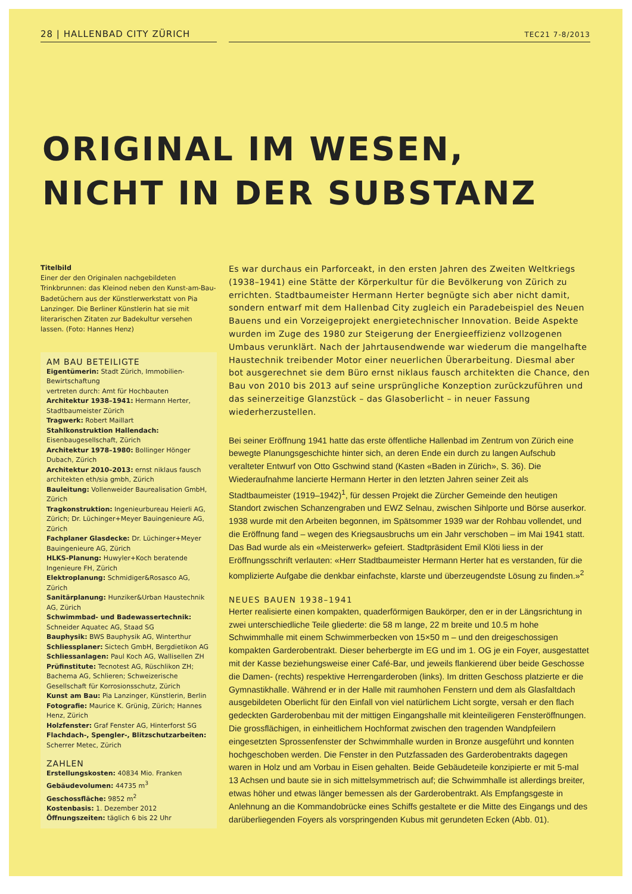28 | HALLENBAD CITY ZÜRICH
TEC21 7-8/2013
ORIGINAL IM WESEN,
NICHT IN DER SUBSTANZ
Titelbild
Einer der den Originalen nachgebildeten Trinkbrunnen: das Kleinod neben den Kunst-am-Bau-Badetüchern aus der Künstlerwerkstatt von Pia Lanzinger. Die Berliner Künstlerin hat sie mit literarischen Zitaten zur Badekultur versehen lassen. (Foto: Hannes Henz)
AM BAU BETEILIGTE
Eigentümerin: Stadt Zürich, Immobilien-Bewirtschaftung
vertreten durch: Amt für Hochbauten
Architektur 1938–1941: Hermann Herter, Stadtbaumeister Zürich
Tragwerk: Robert Maillart
Stahlkonstruktion Hallendach: Eisenbaugesellschaft, Zürich
Architektur 1978–1980: Bollinger Hönger Dubach, Zürich
Architektur 2010–2013: ernst niklaus fausch architekten eth/sia gmbh, Zürich
Bauleitung: Vollenweider Baurealisation GmbH, Zürich
Tragkonstruktion: Ingenieurbureau Heierli AG, Zürich; Dr. Lüchinger+Meyer Bauingenieure AG, Zürich
Fachplaner Glasdecke: Dr. Lüchinger+Meyer Bauingenieure AG, Zürich
HLKS-Planung: Huwyler+Koch beratende Ingenieure FH, Zürich
Elektroplanung: Schmidiger&Rosasco AG, Zürich
Sanitärplanung: Hunziker&Urban Haustechnik AG, Zürich
Schwimmbad- und Badewassertechnik: Schneider Aquatec AG, Staad SG
Bauphysik: BWS Bauphysik AG, Winterthur
Schliessplaner: Sictech GmbH, Bergdietikon AG
Schliessanlagen: Paul Koch AG, Wallisellen ZH
Prüfinstitute: Tecnotest AG, Rüschlikon ZH; Bachema AG, Schlieren; Schweizerische Gesellschaft für Korrosionsschutz, Zürich
Kunst am Bau: Pia Lanzinger, Künstlerin, Berlin
Fotografie: Maurice K. Grünig, Zürich; Hannes Henz, Zürich
Holzfenster: Graf Fenster AG, Hinterforst SG
Flachdach-, Spengler-, Blitzschutzarbeiten: Scherrer Metec, Zürich
ZAHLEN
Erstellungskosten: 40834 Mio. Franken
Gebäudevolumen: 44735 m<sup>3</sup>
Geschossfläche: 9852 m<sup>2</sup>
Kostenbasis: 1. Dezember 2012
Öffnungszeiten: täglich 6 bis 22 Uhr
Es war durchaus ein Parforceakt, in den ersten Jahren des Zweiten Weltkriegs (1938–1941) eine Stätte der Körperkultur für die Bevölkerung von Zürich zu errichten. Stadtbaumeister Hermann Herter begnügte sich aber nicht damit, sondern entwarf mit dem Hallenbad City zugleich ein Paradebeispiel des Neuen Bauens und ein Vorzeigeprojekt energietechnischer Innovation. Beide Aspekte wurden im Zuge des 1980 zur Steigerung der Energieeffizienz vollzogenen Umbaus verunklärt. Nach der Jahrtausendwende war wiederum die mangelhafte Haustechnik treibender Motor einer neuerlichen Überarbeitung. Diesmal aber bot ausgerechnet sie dem Büro ernst niklaus fausch architekten die Chance, den Bau von 2010 bis 2013 auf seine ursprüngliche Konzeption zurückzuführen und das seinerzeitige Glanzstück – das Glasoberlicht – in neuer Fassung wiederherzustellen.
Bei seiner Eröffnung 1941 hatte das erste öffentliche Hallenbad im Zentrum von Zürich eine bewegte Planungsgeschichte hinter sich, an deren Ende ein durch zu langen Aufschub veralteter Entwurf von Otto Gschwind stand (Kasten «Baden in Zürich», S. 36). Die Wiederaufnahme lancierte Hermann Herter in den letzten Jahren seiner Zeit als Stadtbaumeister (1919–1942)<sup>1</sup>, für dessen Projekt die Zürcher Gemeinde den heutigen Standort zwischen Schanzengraben und EWZ Selnau, zwischen Sihlporte und Börse auserkor. 1938 wurde mit den Arbeiten begonnen, im Spätsommer 1939 war der Rohbau vollendet, und die Eröffnung fand – wegen des Kriegsausbruchs um ein Jahr verschoben – im Mai 1941 statt. Das Bad wurde als ein «Meisterwerk» gefeiert. Stadtpräsident Emil Klöti liess in der Eröffnungsschrift verlauten: «Herr Stadtbaumeister Hermann Herter hat es verstanden, für die komplizierte Aufgabe die denkbar einfachste, klarste und überzeugendste Lösung zu finden.»<sup>2</sup>
NEUES BAUEN 1938–1941
Herter realisierte einen kompakten, quaderförmigen Baukörper, den er in der Längsrichtung in zwei unterschiedliche Teile gliederte: die 58 m lange, 22 m breite und 10.5 m hohe Schwimmhalle mit einem Schwimmerbecken von 15×50 m – und den dreigeschossigen kompakten Garderobentrakt. Dieser beherbergte im EG und im 1. OG je ein Foyer, ausgestattet mit der Kasse beziehungsweise einer Café-Bar, und jeweils flankierend über beide Geschosse die Damen- (rechts) respektive Herrengarderoben (links). Im dritten Geschoss platzierte er die Gymnastikhalle. Während er in der Halle mit raumhohen Fenstern und dem als Glasfaltdach ausgebildeten Oberlicht für den Einfall von viel natürlichem Licht sorgte, versah er den flach gedeckten Garderobenbau mit der mittigen Eingangshalle mit kleinteiligeren Fensteröffnungen. Die grossflächigen, in einheitlichem Hochformat zwischen den tragenden Wandpfeilern eingesetzten Sprossenfenster der Schwimmhalle wurden in Bronze ausgeführt und konnten hochgeschoben werden. Die Fenster in den Putzfassaden des Garderobentrakts dagegen waren in Holz und am Vorbau in Eisen gehalten. Beide Gebäudeteile konzipierte er mit 5-mal 13 Achsen und baute sie in sich mittelsymmetrisch auf; die Schwimmhalle ist allerdings breiter, etwas höher und etwas länger bemessen als der Garderobentrakt. Als Empfangsgeste in Anlehnung an die Kommandobrücke eines Schiffs gestaltete er die Mitte des Eingangs und des darüberliegenden Foyers als vorspringenden Kubus mit gerundeten Ecken (Abb. 01).